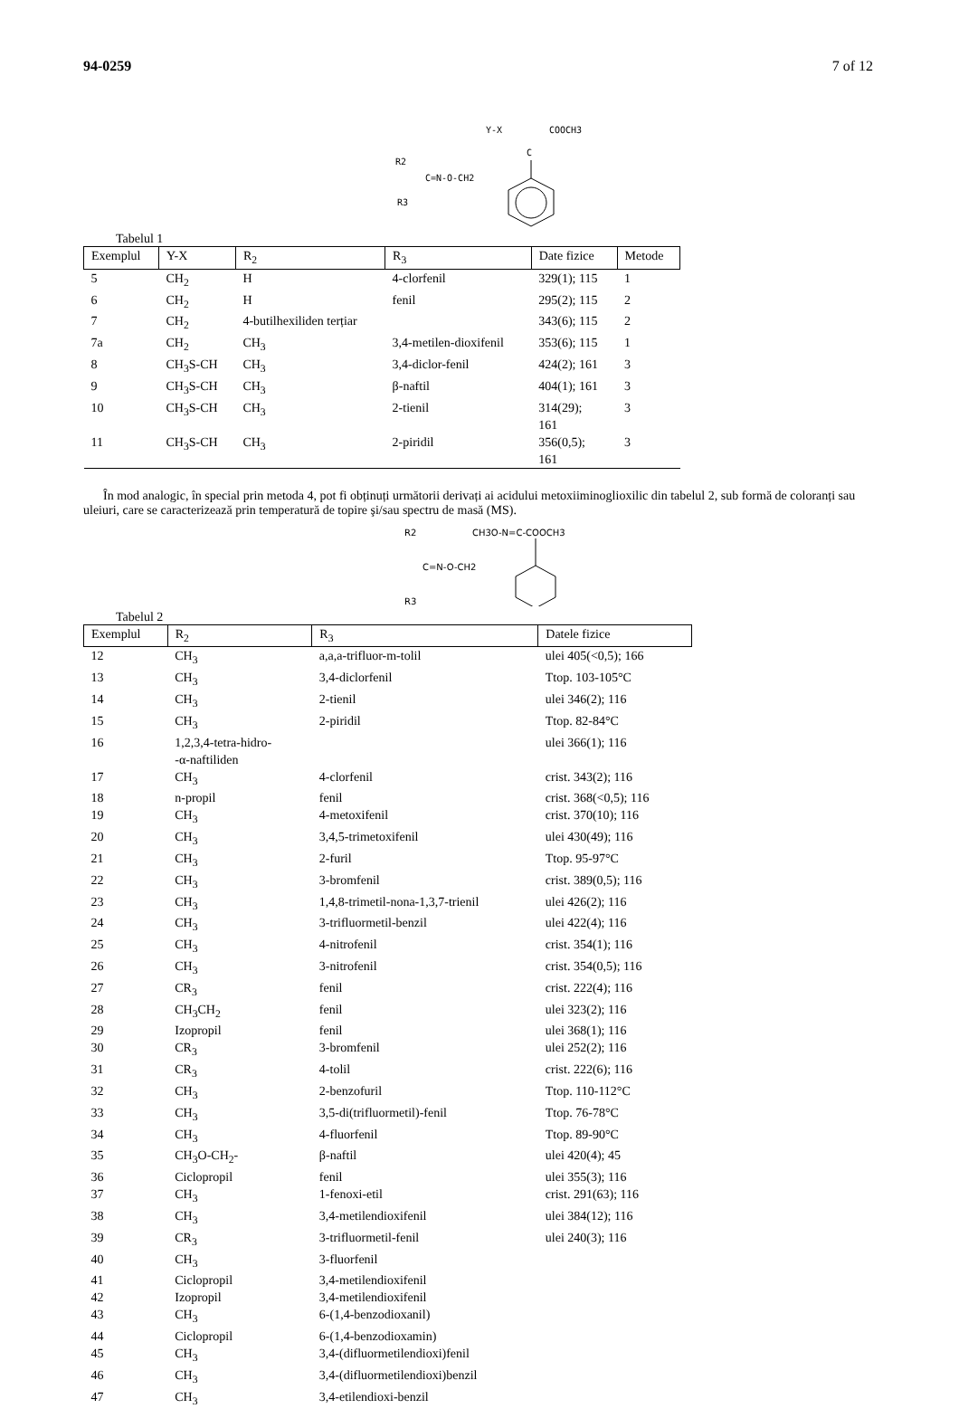94-0259 7 of 12
Y-X
COOCH3
R2
C=N-O-CH2
R3
C
Tabelul 1
| Exemplul | Y-X | R<sub>2</sub> | R<sub>3</sub> | Date fizice | Metode |
| --- | --- | --- | --- | --- | --- |
| 5 | CH<sub>2</sub> | H | 4-clorfenil | 329(1); 115 | 1 |
| 6 | CH<sub>2</sub> | H | fenil | 295(2); 115 | 2 |
| 7 | CH<sub>2</sub> | 4-butilhexiliden terțiar | | 343(6); 115 | 2 |
| 7a | CH<sub>2</sub> | CH<sub>3</sub> | 3,4-metilen-dioxifenil | 353(6); 115 | 1 |
| 8 | CH<sub>3</sub>S-CH | CH<sub>3</sub> | 3,4-diclor-fenil | 424(2); 161 | 3 |
| 9 | CH<sub>3</sub>S-CH | CH<sub>3</sub> | β-naftil | 404(1); 161 | 3 |
| 10 | CH<sub>3</sub>S-CH | CH<sub>3</sub> | 2-tienil | 314(29); 161 | 3 |
| 11 | CH<sub>3</sub>S-CH | CH<sub>3</sub> | 2-piridil | 356(0,5); 161 | 3 |
În mod analogic, în special prin metoda 4, pot fi obținuți următorii derivați ai acidului metoxiiminoglioxilic din tabelul 2, sub formă de coloranți sau uleiuri, care se caracterizează prin temperatură de topire şi/sau spectru de masă (MS).
R2
CH3O-N=C-COOCH3
C=N-O-CH2
R3
Tabelul 2
| Exemplul | R<sub>2</sub> | R<sub>3</sub> | Datele fizice |
| --- | --- | --- | --- |
| 12 | CH<sub>3</sub> | a,a,a-trifluor-m-tolil | ulei 405(<0,5); 166 |
| 13 | CH<sub>3</sub> | 3,4-diclorfenil | Ttop. 103-105°C |
| 14 | CH<sub>3</sub> | 2-tienil | ulei 346(2); 116 |
| 15 | CH<sub>3</sub> | 2-piridil | Ttop. 82-84°C |
| 16 | 1,2,3,4-tetra-hidro- -α-naftiliden | | ulei 366(1); 116 |
| 17 | CH<sub>3</sub> | 4-clorfenil | crist. 343(2); 116 |
| 18 | n-propil | fenil | crist. 368(<0,5); 116 |
| 19 | CH<sub>3</sub> | 4-metoxifenil | crist. 370(10); 116 |
| 20 | CH<sub>3</sub> | 3,4,5-trimetoxifenil | ulei 430(49); 116 |
| 21 | CH<sub>3</sub> | 2-furil | Ttop. 95-97°C |
| 22 | CH<sub>3</sub> | 3-bromfenil | crist. 389(0,5); 116 |
| 23 | CH<sub>3</sub> | 1,4,8-trimetil-nona-1,3,7-trienil | ulei 426(2); 116 |
| 24 | CH<sub>3</sub> | 3-trifluormetil-benzil | ulei 422(4); 116 |
| 25 | CH<sub>3</sub> | 4-nitrofenil | crist. 354(1); 116 |
| 26 | CH<sub>3</sub> | 3-nitrofenil | crist. 354(0,5); 116 |
| 27 | CR<sub>3</sub> | fenil | crist. 222(4); 116 |
| 28 | CH<sub>3</sub>CH<sub>2</sub> | fenil | ulei 323(2); 116 |
| 29 | Izopropil | fenil | ulei 368(1); 116 |
| 30 | CR<sub>3</sub> | 3-bromfenil | ulei 252(2); 116 |
| 31 | CR<sub>3</sub> | 4-tolil | crist. 222(6); 116 |
| 32 | CH<sub>3</sub> | 2-benzofuril | Ttop. 110-112°C |
| 33 | CH<sub>3</sub> | 3,5-di(trifluormetil)-fenil | Ttop. 76-78°C |
| 34 | CH<sub>3</sub> | 4-fluorfenil | Ttop. 89-90°C |
| 35 | CH<sub>3</sub>O-CH<sub>2</sub>- | β-naftil | ulei 420(4); 45 |
| 36 | Ciclopropil | fenil | ulei 355(3); 116 |
| 37 | CH<sub>3</sub> | 1-fenoxi-etil | crist. 291(63); 116 |
| 38 | CH<sub>3</sub> | 3,4-metilendioxifenil | ulei 384(12); 116 |
| 39 | CR<sub>3</sub> | 3-trifluormetil-fenil | ulei 240(3); 116 |
| 40 | CH<sub>3</sub> | 3-fluorfenil | |
| 41 | Ciclopropil | 3,4-metilendioxifenil | |
| 42 | Izopropil | 3,4-metilendioxifenil | |
| 43 | CH<sub>3</sub> | 6-(1,4-benzodioxanil) | |
| 44 | Ciclopropil | 6-(1,4-benzodioxamin) | |
| 45 | CH<sub>3</sub> | 3,4-(difluormetilendioxi)fenil | |
| 46 | CH<sub>3</sub> | 3,4-(difluormetilendioxi)benzil | |
| 47 | CH<sub>3</sub> | 3,4-etilendioxi-benzil | |